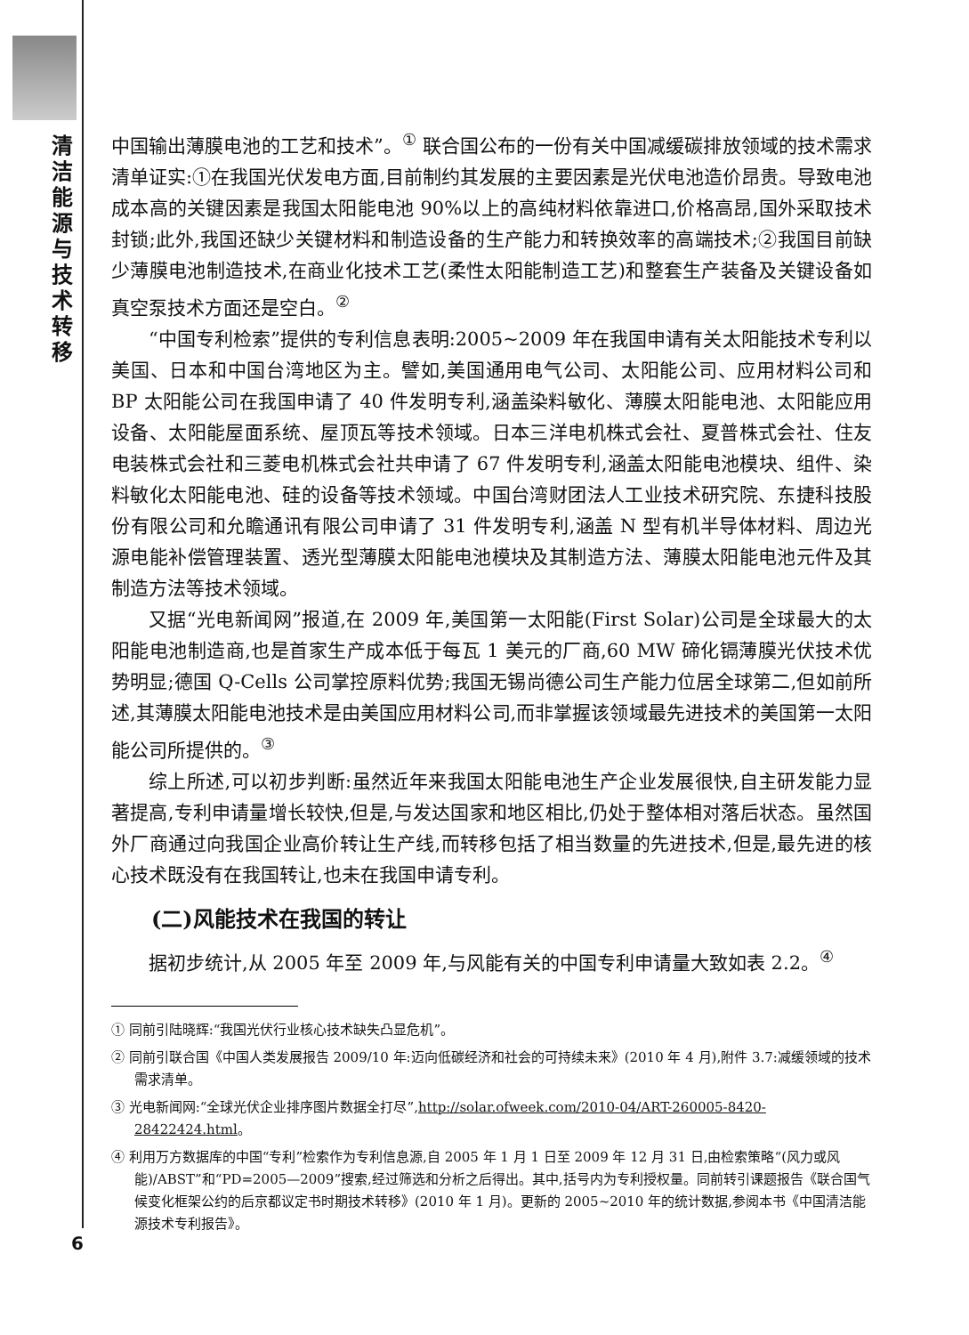清洁能源与技术转移
中国输出薄膜电池的工艺和技术”。<sup>①</sup> 联合国公布的一份有关中国减缓碳排放领域的技术需求清单证实:①在我国光伏发电方面,目前制约其发展的主要因素是光伏电池造价昂贵。导致电池成本高的关键因素是我国太阳能电池 90%以上的高纯材料依靠进口,价格高昂,国外采取技术封锁;此外,我国还缺少关键材料和制造设备的生产能力和转换效率的高端技术;②我国目前缺少薄膜电池制造技术,在商业化技术工艺(柔性太阳能制造工艺)和整套生产装备及关键设备如真空泵技术方面还是空白。<sup>②</sup>
“中国专利检索”提供的专利信息表明:2005~2009 年在我国申请有关太阳能技术专利以美国、日本和中国台湾地区为主。譬如,美国通用电气公司、太阳能公司、应用材料公司和 BP 太阳能公司在我国申请了 40 件发明专利,涵盖染料敏化、薄膜太阳能电池、太阳能应用设备、太阳能屋面系统、屋顶瓦等技术领域。日本三洋电机株式会社、夏普株式会社、住友电装株式会社和三菱电机株式会社共申请了 67 件发明专利,涵盖太阳能电池模块、组件、染料敏化太阳能电池、硅的设备等技术领域。中国台湾财团法人工业技术研究院、东捷科技股份有限公司和允瞻通讯有限公司申请了 31 件发明专利,涵盖 N 型有机半导体材料、周边光源电能补偿管理装置、透光型薄膜太阳能电池模块及其制造方法、薄膜太阳能电池元件及其制造方法等技术领域。
又据“光电新闻网”报道,在 2009 年,美国第一太阳能(First Solar)公司是全球最大的太阳能电池制造商,也是首家生产成本低于每瓦 1 美元的厂商,60 MW 碲化镉薄膜光伏技术优势明显;德国 Q-Cells 公司掌控原料优势;我国无锡尚德公司生产能力位居全球第二,但如前所述,其薄膜太阳能电池技术是由美国应用材料公司,而非掌握该领域最先进技术的美国第一太阳能公司所提供的。<sup>③</sup>
综上所述,可以初步判断:虽然近年来我国太阳能电池生产企业发展很快,自主研发能力显著提高,专利申请量增长较快,但是,与发达国家和地区相比,仍处于整体相对落后状态。虽然国外厂商通过向我国企业高价转让生产线,而转移包括了相当数量的先进技术,但是,最先进的核心技术既没有在我国转让,也未在我国申请专利。
(二)风能技术在我国的转让
据初步统计,从 2005 年至 2009 年,与风能有关的中国专利申请量大致如表 2.2。<sup>④</sup>
① 同前引陆晓辉:“我国光伏行业核心技术缺失凸显危机”。
② 同前引联合国《中国人类发展报告 2009/10 年:迈向低碳经济和社会的可持续未来》(2010 年 4 月),附件 3.7:减缓领域的技术需求清单。
③ 光电新闻网:“全球光伏企业排序图片数据全打尽”,http://solar.ofweek.com/2010-04/ART-260005-8420-28422424.html。
④ 利用万方数据库的中国“专利”检索作为专利信息源,自 2005 年 1 月 1 日至 2009 年 12 月 31 日,由检索策略“(风力或风能)/ABST”和“PD=2005—2009”搜索,经过筛选和分析之后得出。其中,括号内为专利授权量。同前转引课题报告《联合国气候变化框架公约的后京都议定书时期技术转移》(2010 年 1 月)。更新的 2005~2010 年的统计数据,参阅本书《中国清洁能源技术专利报告》。
6